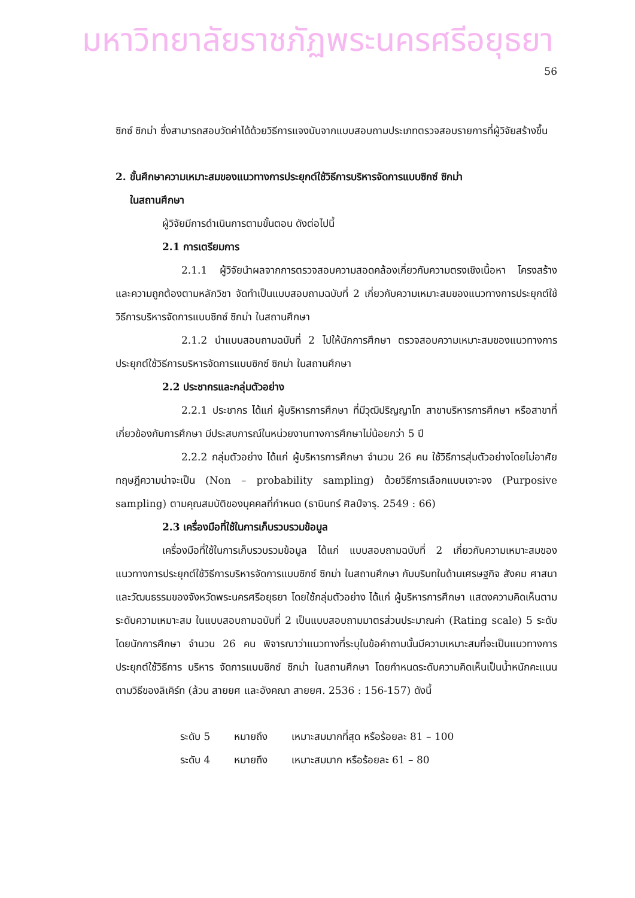มหาวิทยาลัยราชภัฏพระนครศรีอยุธยา
56
ซิกซ์ ซิกม่า ซึ่งสามารถสอบวัดค่าได้ด้วยวิธีการแจงนับจากแบบสอบถามประเภทตรวจสอบรายการที่ผู้วิจัยสร้างขึ้น
2. ขั้นศึกษาความเหมาะสมของแนวทางการประยุกต์ใช้วิธีการบริหารจัดการแบบซิกซ์ ซิกม่า
ในสถานศึกษา
ผู้วิจัยมีการดำเนินการตามขั้นตอน ดังต่อไปนี้
2.1 การเตรียมการ
2.1.1 ผู้วิจัยนำผลจากการตรวจสอบความสอดคล้องเกี่ยวกับความตรงเชิงเนื้อหา โครงสร้าง และความถูกต้องตามหลักวิชา จัดทำเป็นแบบสอบถามฉบับที่ 2 เกี่ยวกับความเหมาะสมของแนวทางการประยุกต์ใช้วิธีการบริหารจัดการแบบซิกซ์ ซิกม่า ในสถานศึกษา
2.1.2 นำแบบสอบถามฉบับที่ 2 ไปให้นักการศึกษา ตรวจสอบความเหมาะสมของแนวทางการประยุกต์ใช้วิธีการบริหารจัดการแบบซิกซ์ ซิกม่า ในสถานศึกษา
2.2 ประชากรและกลุ่มตัวอย่าง
2.2.1 ประชากร ได้แก่ ผู้บริหารการศึกษา ที่มีวุฒิปริญญาโท สาขาบริหารการศึกษา หรือสาขาที่เกี่ยวข้องกับการศึกษา มีประสบการณ์ในหน่วยงานทางการศึกษาไม่น้อยกว่า 5 ปี
2.2.2 กลุ่มตัวอย่าง ได้แก่ ผู้บริหารการศึกษา จำนวน 26 คน ใช้วิธีการสุ่มตัวอย่างโดยไม่อาศัยทฤษฎีความน่าจะเป็น (Non – probability sampling) ด้วยวิธีการเลือกแบบเจาะจง (Purposive sampling) ตามคุณสมบัติของบุคคลที่กำหนด (ธานินทร์ ศิลป์จารุ. 2549 : 66)
2.3 เครื่องมือที่ใช้ในการเก็บรวบรวมข้อมูล
เครื่องมือที่ใช้ในการเก็บรวบรวมข้อมูล ได้แก่ แบบสอบถามฉบับที่ 2 เกี่ยวกับความเหมาะสมของแนวทางการประยุกต์ใช้วิธีการบริหารจัดการแบบซิกซ์ ซิกม่า ในสถานศึกษา กับบริบทในด้านเศรษฐกิจ สังคม ศาสนาและวัฒนธรรมของจังหวัดพระนครศรีอยุธยา โดยใช้กลุ่มตัวอย่าง ได้แก่ ผู้บริหารการศึกษา แสดงความคิดเห็นตามระดับความเหมาะสม ในแบบสอบถามฉบับที่ 2 เป็นแบบสอบถามมาตรส่วนประมาณค่า (Rating scale) 5 ระดับ โดยนักการศึกษา จำนวน 26 คน พิจารณาว่าแนวทางที่ระบุในข้อคำถามนั้นมีความเหมาะสมที่จะเป็นแนวทางการประยุกต์ใช้วิธีการ บริหาร จัดการแบบซิกซ์ ซิกม่า ในสถานศึกษา โดยกำหนดระดับความคิดเห็นเป็นน้ำหนักคะแนนตามวิธีของลิเคิร์ท (ล้วน สายยศ และอังคณา สายยศ. 2536 : 156-157) ดังนี้
| ระดับ 5 | หมายถึง | เหมาะสมมากที่สุด หรือร้อยละ 81 – 100 |
| ระดับ 4 | หมายถึง | เหมาะสมมาก หรือร้อยละ 61 – 80 |